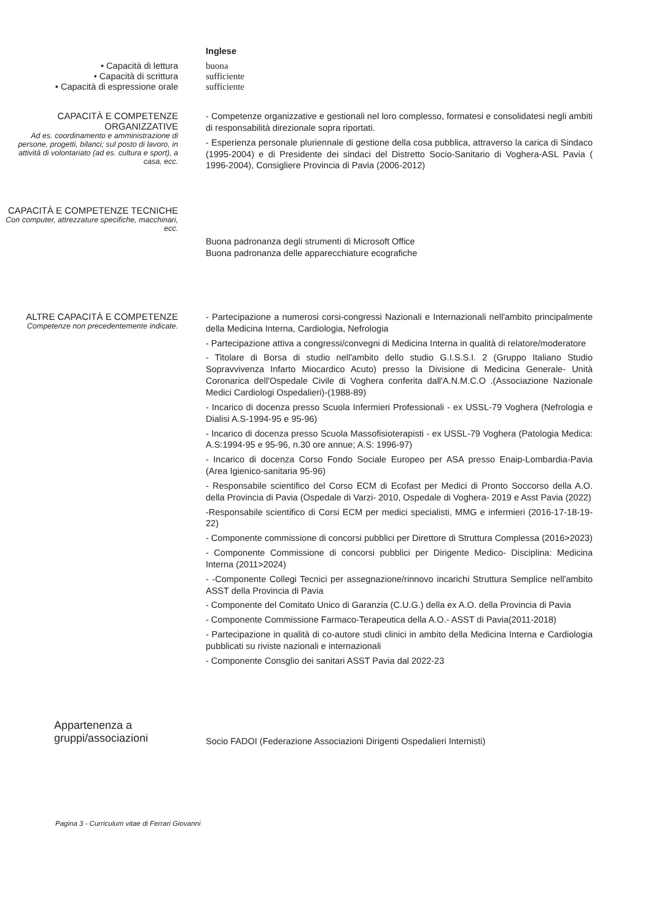Inglese
• Capacità di lettura buona
• Capacità di scrittura sufficiente
• Capacità di espressione orale sufficiente
CAPACITÀ E COMPETENZE ORGANIZZATIVE
Ad es. coordinamento e amministrazione di persone, progetti, bilanci; sul posto di lavoro, in attività di volontariato (ad es. cultura e sport), a casa, ecc.
- Competenze organizzative e gestionali nel loro complesso, formatesi e consolidatesi negli ambiti di responsabilità direzionale sopra riportati.
- Esperienza personale pluriennale di gestione della cosa pubblica, attraverso la carica di Sindaco (1995-2004) e di Presidente dei sindaci del Distretto Socio-Sanitario di Voghera-ASL Pavia ( 1996-2004), Consigliere Provincia di Pavia (2006-2012)
CAPACITÀ E COMPETENZE TECNICHE
Con computer, attrezzature specifiche, macchinari, ecc.
Buona padronanza degli strumenti di Microsoft Office
Buona padronanza delle apparecchiature ecografiche
ALTRE CAPACITÀ E COMPETENZE
Competenze non precedentemente indicate.
- Partecipazione a numerosi corsi-congressi Nazionali e Internazionali nell'ambito principalmente della Medicina Interna, Cardiologia, Nefrologia
- Partecipazione attiva a congressi/convegni di Medicina Interna in qualità di relatore/moderatore
- Titolare di Borsa di studio nell'ambito dello studio G.I.S.S.I. 2 (Gruppo Italiano Studio Sopravvivenza Infarto Miocardico Acuto) presso la Divisione di Medicina Generale- Unità Coronarica dell'Ospedale Civile di Voghera conferita dall'A.N.M.C.O .(Associazione Nazionale Medici Cardiologi Ospedalieri)-(1988-89)
- Incarico di docenza presso Scuola Infermieri Professionali - ex USSL-79 Voghera (Nefrologia e Dialisi A.S-1994-95 e 95-96)
- Incarico di docenza presso Scuola Massofisioterapisti - ex USSL-79 Voghera (Patologia Medica: A.S:1994-95 e 95-96, n.30 ore annue; A.S: 1996-97)
- Incarico di docenza Corso Fondo Sociale Europeo per ASA presso Enaip-Lombardia-Pavia (Area Igienico-sanitaria 95-96)
- Responsabile scientifico del Corso ECM di Ecofast per Medici di Pronto Soccorso della A.O. della Provincia di Pavia (Ospedale di Varzi- 2010, Ospedale di Voghera- 2019 e Asst Pavia (2022)
-Responsabile scientifico di Corsi ECM per medici specialisti, MMG e infermieri (2016-17-18-19-22)
- Componente commissione di concorsi pubblici per Direttore di Struttura Complessa (2016>2023)
- Componente Commissione di concorsi pubblici per Dirigente Medico- Disciplina: Medicina Interna (2011>2024)
- -Componente Collegi Tecnici per assegnazione/rinnovo incarichi Struttura Semplice nell'ambito ASST della Provincia di Pavia
- Componente del Comitato Unico di Garanzia (C.U.G.) della ex A.O. della Provincia di Pavia
- Componente Commissione Farmaco-Terapeutica della A.O.- ASST di Pavia(2011-2018)
- Partecipazione in qualità di co-autore studi clinici in ambito della Medicina Interna e Cardiologia pubblicati su riviste nazionali e internazionali
- Componente Consglio dei sanitari ASST Pavia dal 2022-23
Appartenenza a gruppi/associazioni
Socio FADOI (Federazione Associazioni Dirigenti Ospedalieri Internisti)
Pagina 3 - Curriculum vitae di Ferrari Giovanni